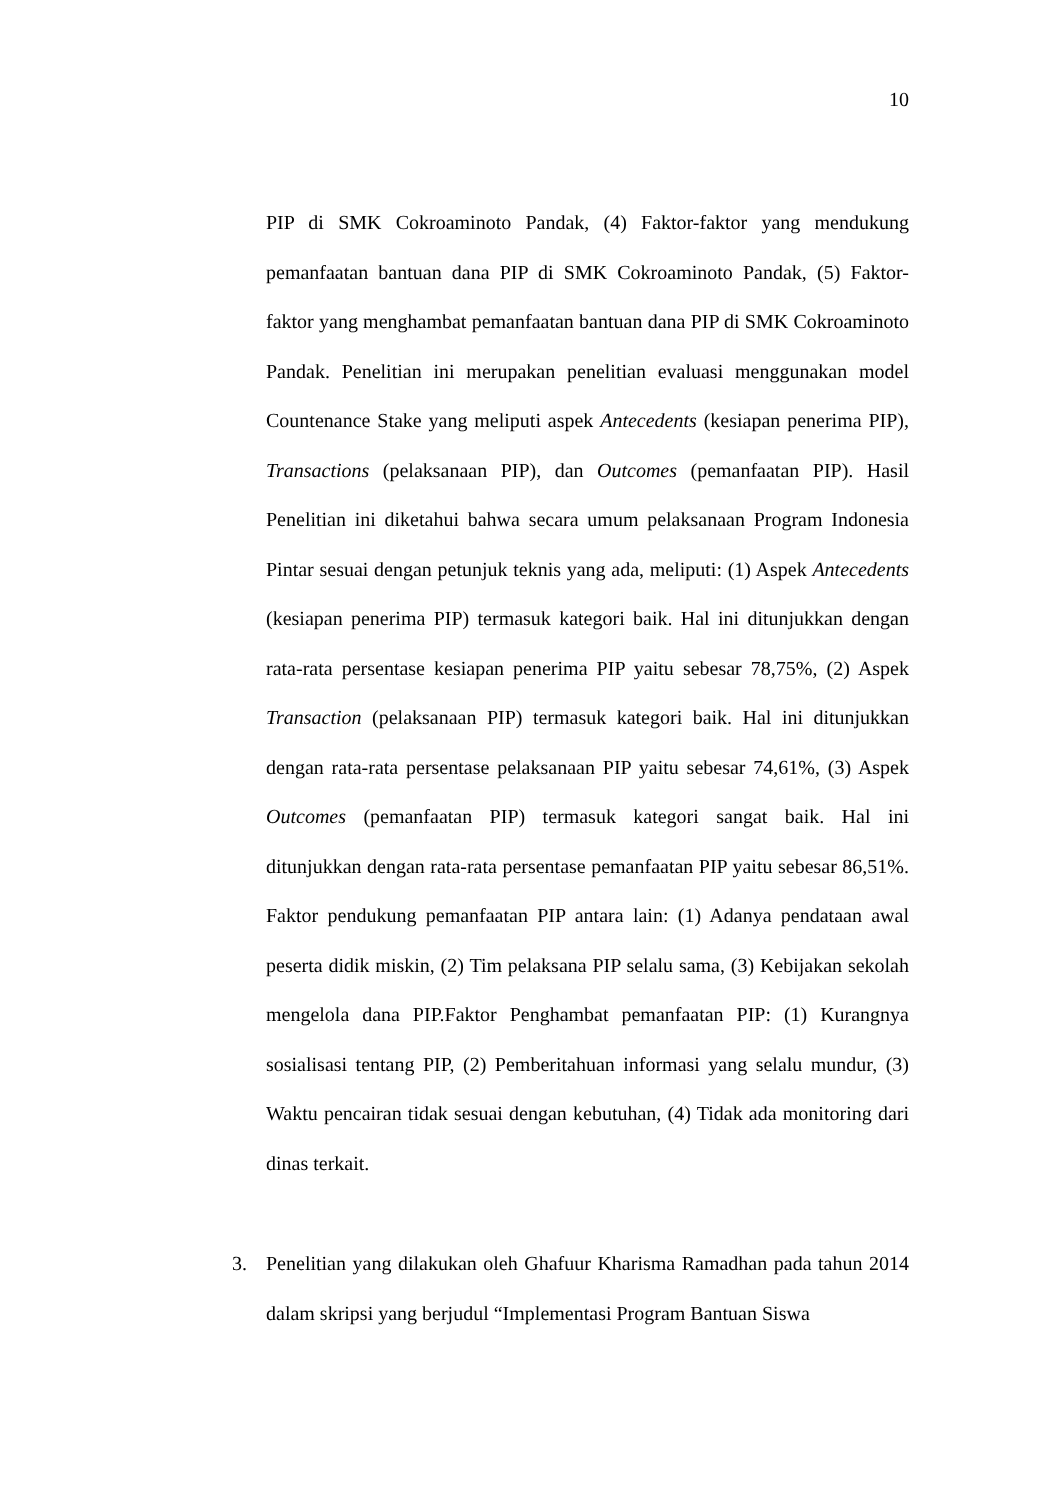10
PIP di SMK Cokroaminoto Pandak, (4) Faktor-faktor yang mendukung pemanfaatan bantuan dana PIP di SMK Cokroaminoto Pandak, (5) Faktor-faktor yang menghambat pemanfaatan bantuan dana PIP di SMK Cokroaminoto Pandak. Penelitian ini merupakan penelitian evaluasi menggunakan model Countenance Stake yang meliputi aspek Antecedents (kesiapan penerima PIP), Transactions (pelaksanaan PIP), dan Outcomes (pemanfaatan PIP). Hasil Penelitian ini diketahui bahwa secara umum pelaksanaan Program Indonesia Pintar sesuai dengan petunjuk teknis yang ada, meliputi: (1) Aspek Antecedents (kesiapan penerima PIP) termasuk kategori baik. Hal ini ditunjukkan dengan rata-rata persentase kesiapan penerima PIP yaitu sebesar 78,75%, (2) Aspek Transaction (pelaksanaan PIP) termasuk kategori baik. Hal ini ditunjukkan dengan rata-rata persentase pelaksanaan PIP yaitu sebesar 74,61%, (3) Aspek Outcomes (pemanfaatan PIP) termasuk kategori sangat baik. Hal ini ditunjukkan dengan rata-rata persentase pemanfaatan PIP yaitu sebesar 86,51%. Faktor pendukung pemanfaatan PIP antara lain: (1) Adanya pendataan awal peserta didik miskin, (2) Tim pelaksana PIP selalu sama, (3) Kebijakan sekolah mengelola dana PIP.Faktor Penghambat pemanfaatan PIP: (1) Kurangnya sosialisasi tentang PIP, (2) Pemberitahuan informasi yang selalu mundur, (3) Waktu pencairan tidak sesuai dengan kebutuhan, (4) Tidak ada monitoring dari dinas terkait.
3. Penelitian yang dilakukan oleh Ghafuur Kharisma Ramadhan pada tahun 2014 dalam skripsi yang berjudul “Implementasi Program Bantuan Siswa